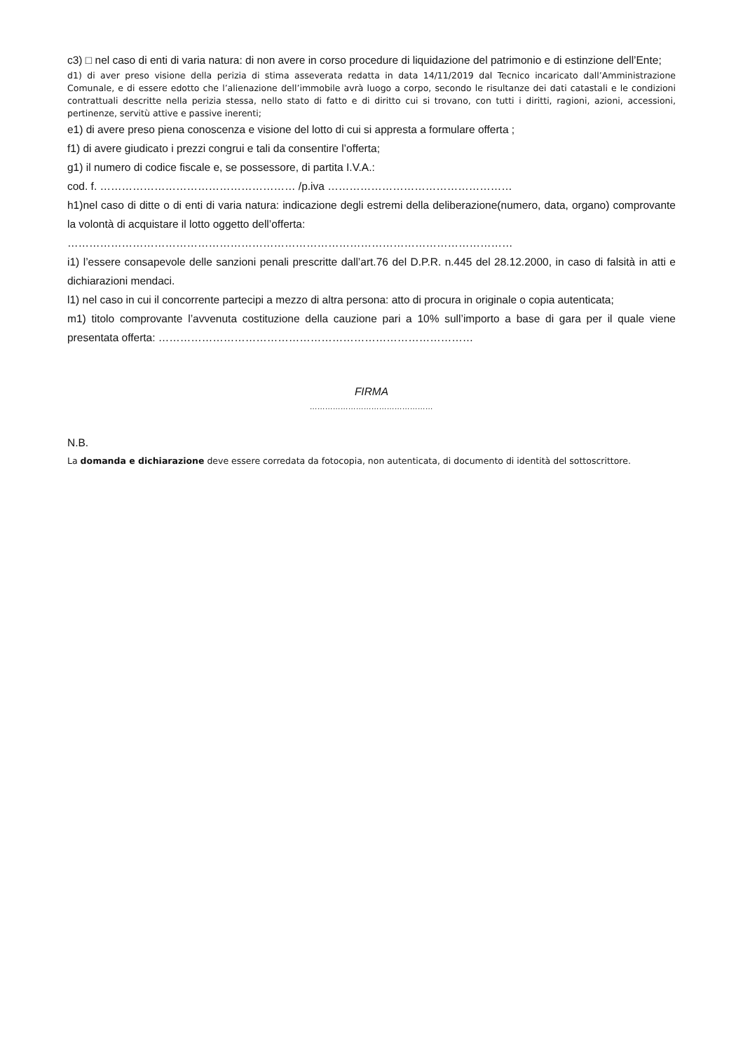c3) □ nel caso di enti di varia natura: di non avere in corso procedure di liquidazione del patrimonio e di estinzione dell’Ente;
d1) di aver preso visione della perizia di stima asseverata redatta in data 14/11/2019 dal Tecnico incaricato dall’Amministrazione Comunale, e di essere edotto che l’alienazione dell’immobile avrà luogo a corpo, secondo le risultanze dei dati catastali e le condizioni contrattuali descritte nella perizia stessa, nello stato di fatto e di diritto cui si trovano, con tutti i diritti, ragioni, azioni, accessioni, pertinenze, servitù attive e passive inerenti;
e1) di avere preso piena conoscenza e visione del lotto di cui si appresta a formulare offerta ;
f1) di avere giudicato i prezzi congrui e tali da consentire l’offerta;
g1) il numero di codice fiscale e, se possessore, di partita I.V.A.:
cod. f. ……………………………………………… /p.iva ……………………………………………
h1)nel caso di ditte o di enti di varia natura: indicazione degli estremi della deliberazione(numero, data, organo) comprovante la volontà di acquistare il lotto oggetto dell’offerta:
……………………………………………………………………………………………………………
i1) l’essere consapevole delle sanzioni penali prescritte dall’art.76 del D.P.R. n.445 del 28.12.2000, in caso di falsità in atti e dichiarazioni mendaci.
l1) nel caso in cui il concorrente partecipi a mezzo di altra persona: atto di procura in originale o copia autenticata;
m1) titolo comprovante l’avvenuta costituzione della cauzione pari a 10% sull’importo a base di gara per il quale viene presentata offerta: ……………………………………………………………………………
FIRMA
…………………………………………
N.B.
La domanda e dichiarazione deve essere corredata da fotocopia, non autenticata, di documento di identità del sottoscrittore.